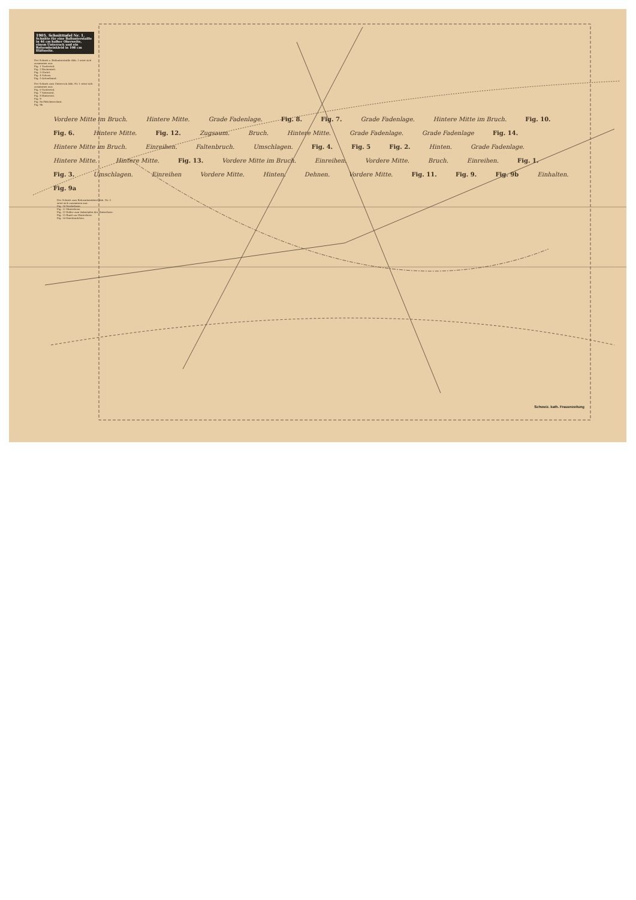1905. Schnitttafel Nr. 1.
Schnitte für eine Ballunterstaille in 46 cm halber Oberweite, einem Unterrock und ein Reformbeinkleid in 108 cm Hüftweite.
Der Schnitt z. Ballunterstaille Abb. 1 setzt sich zusammen aus:
Fig. 1 Vorderteil.
Fig. 2 Rückenteil.
Fig. 3 Gürtel.
Fig. 4 Schoss.
Fig. 5 Achselband.
Der Schnitt zum Unterrock Abb. Nr. 1 setzt sich zusammen aus:
Fig. 6 Vorderteil.
Fig. 7 Seitenteil.
Fig. 8 Hinterteil.
Fig. 9
Fig. 9a Fältchenvolant.
Fig. 9b
Vordere Mitte im Bruch. Hintere Mitte. Grade Fadenlage. Fig. 8. Fig. 7. Grade Fadenlage. Hintere Mitte im Bruch. Fig. 10. Fig. 6. Hintere Mitte. Fig. 12. Zugsaum. Bruch. Hintere Mitte. Grade Fadenlage. Grade Fadenlage Fig. 14. Hintere Mitte im Bruch. Einreihen. Faltenbruch. Umschlagen. Fig. 4. Fig. 5 Fig. 2. Hinten. Grade Fadenlage. Hintere Mitte. Hintere Mitte. Fig. 13. Vordere Mitte im Bruch. Einreihen. Vordere Mitte. Bruch. Einreihen. Fig. 1. Fig. 3. Umschlagen. Einreihen Vordere Mitte. Hinten. Dehnen. Vordere Mitte. Fig. 11. Fig. 9. Fig. 9b Einhalten. Fig. 9a
Der Schnitt zum Reformbeinkleid Abb. Nr. 2 setzt sich zusammen aus:
Fig. 10 Vorderhose.
Fig. 11 Hinterhose.
Fig. 12 Koller zum Anknöpfen der Hinterhose.
Fig. 13 Bund zur Hinterhose.
Fig. 14 Kniebündchen.
Schweiz. kath. Frauenzeitung